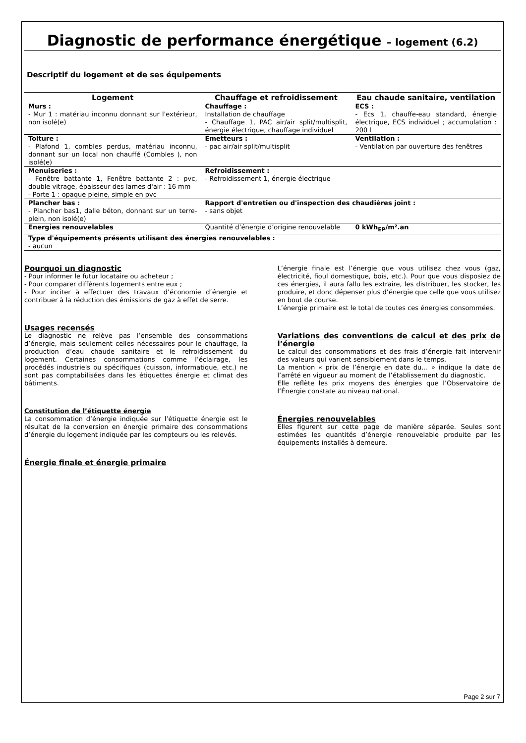Diagnostic de performance énergétique – logement (6.2)
Descriptif du logement et de ses équipements
| Logement | Chauffage et refroidissement | Eau chaude sanitaire, ventilation |
| --- | --- | --- |
| Murs : - Mur 1 : matériau inconnu donnant sur l'extérieur, non isolé(e) | Chauffage : Installation de chauffage - Chauffage 1, PAC air/air split/multisplit, énergie électrique, chauffage individuel | ECS : - Ecs 1, chauffe-eau standard, énergie électrique, ECS individuel ; accumulation : 200 l |
| Toiture : - Plafond 1, combles perdus, matériau inconnu, donnant sur un local non chauffé (Combles ), non isolé(e) | Emetteurs : - pac air/air split/multisplit | Ventilation : - Ventilation par ouverture des fenêtres |
| Menuiseries : - Fenêtre battante 1, Fenêtre battante 2 : pvc, double vitrage, épaisseur des lames d'air : 16 mm - Porte 1 : opaque pleine, simple en pvc | Refroidissement : - Refroidissement 1, énergie électrique | |
| Plancher bas : - Plancher bas1, dalle béton, donnant sur un terre-plein, non isolé(e) | Rapport d'entretien ou d'inspection des chaudières joint : - sans objet | |
| Energies renouvelables | Quantité d’énergie d’origine renouvelable | 0 kWh<sub>EP</sub>/m².an |
| Type d'équipements présents utilisant des énergies renouvelables : - aucun | | |
Pourquoi un diagnostic
- Pour informer le futur locataire ou acheteur ;
- Pour comparer différents logements entre eux ;
- Pour inciter à effectuer des travaux d’économie d’énergie et contribuer à la réduction des émissions de gaz à effet de serre.
Usages recensés
Le diagnostic ne relève pas l’ensemble des consommations d’énergie, mais seulement celles nécessaires pour le chauffage, la production d’eau chaude sanitaire et le refroidissement du logement. Certaines consommations comme l’éclairage, les procédés industriels ou spécifiques (cuisson, informatique, etc.) ne sont pas comptabilisées dans les étiquettes énergie et climat des bâtiments.
Constitution de l’étiquette énergie
La consommation d’énergie indiquée sur l’étiquette énergie est le résultat de la conversion en énergie primaire des consommations d’énergie du logement indiquée par les compteurs ou les relevés.
Énergie finale et énergie primaire
L’énergie finale est l’énergie que vous utilisez chez vous (gaz, électricité, fioul domestique, bois, etc.). Pour que vous disposiez de ces énergies, il aura fallu les extraire, les distribuer, les stocker, les produire, et donc dépenser plus d’énergie que celle que vous utilisez en bout de course.
L’énergie primaire est le total de toutes ces énergies consommées.
Variations des conventions de calcul et des prix de l’énergie
Le calcul des consommations et des frais d’énergie fait intervenir des valeurs qui varient sensiblement dans le temps.
La mention « prix de l’énergie en date du… » indique la date de l’arrêté en vigueur au moment de l’établissement du diagnostic.
Elle reflète les prix moyens des énergies que l’Observatoire de l’Énergie constate au niveau national.
Énergies renouvelables
Elles figurent sur cette page de manière séparée. Seules sont estimées les quantités d’énergie renouvelable produite par les équipements installés à demeure.
Page 2 sur 7